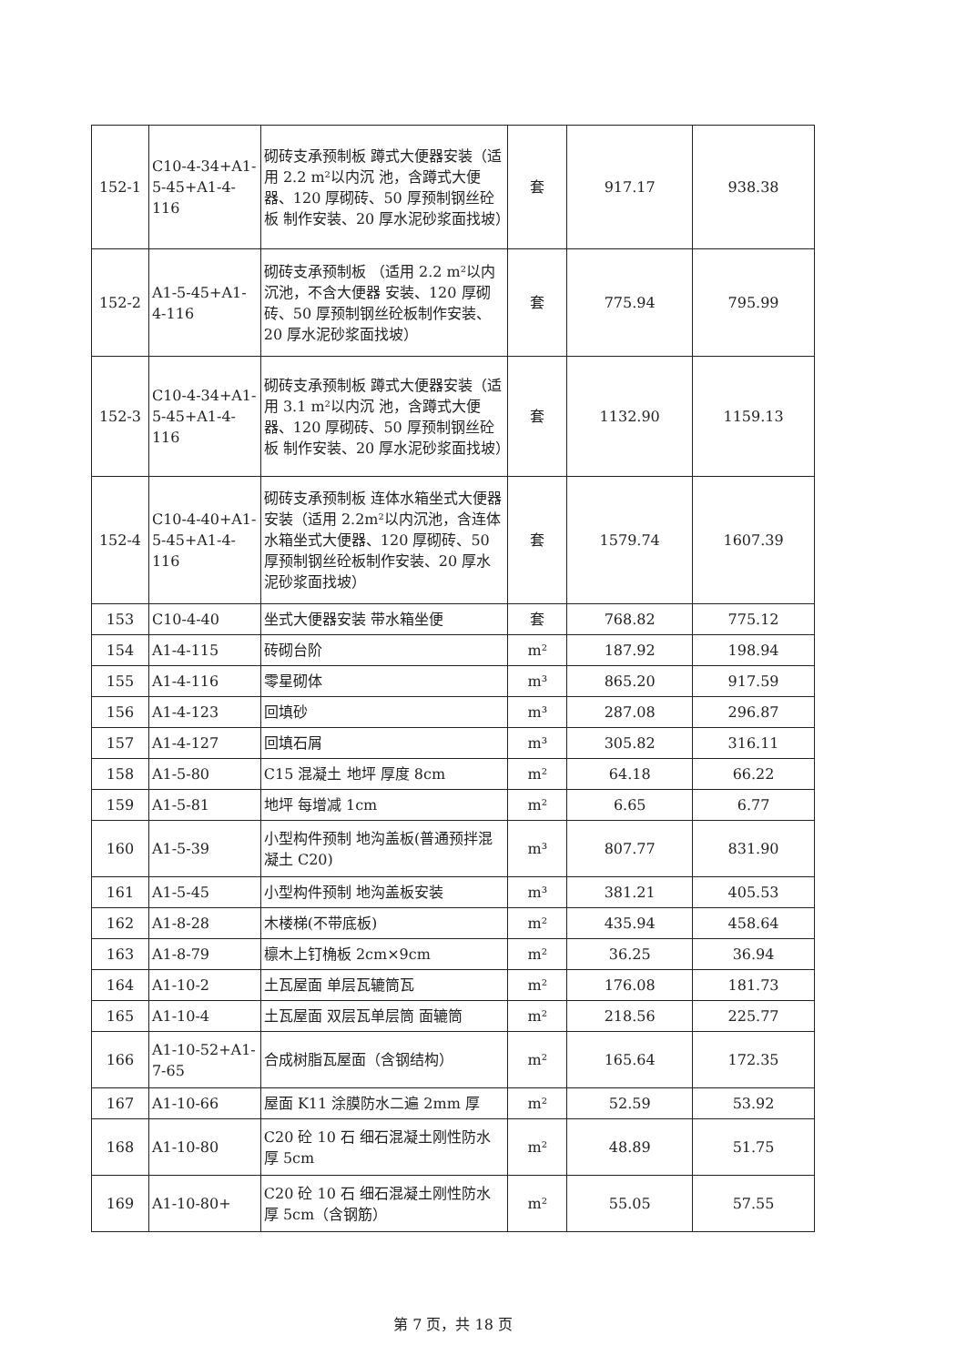| 152-1 | C10-4-34+A1-5-45+A1-4-116 | 砌砖支承预制板 蹲式大便器安装（适用 2.2 m²以内沉 池，含蹲式大便器、120 厚砌砖、50 厚预制钢丝砼板 制作安装、20 厚水泥砂浆面找坡） | 套 | 917.17 | 938.38 |
| 152-2 | A1-5-45+A1-4-116 | 砌砖支承预制板 （适用 2.2 m²以内沉池，不含大便器 安装、120 厚砌砖、50 厚预制钢丝砼板制作安装、20 厚水泥砂浆面找坡） | 套 | 775.94 | 795.99 |
| 152-3 | C10-4-34+A1-5-45+A1-4-116 | 砌砖支承预制板 蹲式大便器安装（适用 3.1 m²以内沉 池，含蹲式大便器、120 厚砌砖、50 厚预制钢丝砼板 制作安装、20 厚水泥砂浆面找坡） | 套 | 1132.90 | 1159.13 |
| 152-4 | C10-4-40+A1-5-45+A1-4-116 | 砌砖支承预制板 连体水箱坐式大便器安装（适用 2.2m²以内沉池，含连体水箱坐式大便器、120 厚砌砖、50 厚预制钢丝砼板制作安装、20 厚水泥砂浆面找坡） | 套 | 1579.74 | 1607.39 |
| 153 | C10-4-40 | 坐式大便器安装 带水箱坐便 | 套 | 768.82 | 775.12 |
| 154 | A1-4-115 | 砖砌台阶 | m² | 187.92 | 198.94 |
| 155 | A1-4-116 | 零星砌体 | m³ | 865.20 | 917.59 |
| 156 | A1-4-123 | 回填砂 | m³ | 287.08 | 296.87 |
| 157 | A1-4-127 | 回填石屑 | m³ | 305.82 | 316.11 |
| 158 | A1-5-80 | C15 混凝土 地坪 厚度 8cm | m² | 64.18 | 66.22 |
| 159 | A1-5-81 | 地坪 每增减 1cm | m² | 6.65 | 6.77 |
| 160 | A1-5-39 | 小型构件预制 地沟盖板(普通预拌混凝土 C20) | m³ | 807.77 | 831.90 |
| 161 | A1-5-45 | 小型构件预制 地沟盖板安装 | m³ | 381.21 | 405.53 |
| 162 | A1-8-28 | 木楼梯(不带底板) | m² | 435.94 | 458.64 |
| 163 | A1-8-79 | 檩木上钉桷板 2cm×9cm | m² | 36.25 | 36.94 |
| 164 | A1-10-2 | 土瓦屋面 单层瓦辘筒瓦 | m² | 176.08 | 181.73 |
| 165 | A1-10-4 | 土瓦屋面 双层瓦单层筒 面辘筒 | m² | 218.56 | 225.77 |
| 166 | A1-10-52+A1-7-65 | 合成树脂瓦屋面（含钢结构） | m² | 165.64 | 172.35 |
| 167 | A1-10-66 | 屋面 K11 涂膜防水二遍 2mm 厚 | m² | 52.59 | 53.92 |
| 168 | A1-10-80 | C20 砼 10 石 细石混凝土刚性防水 厚 5cm | m² | 48.89 | 51.75 |
| 169 | A1-10-80+ | C20 砼 10 石 细石混凝土刚性防水 厚 5cm（含钢筋） | m² | 55.05 | 57.55 |
第 7 页，共 18 页